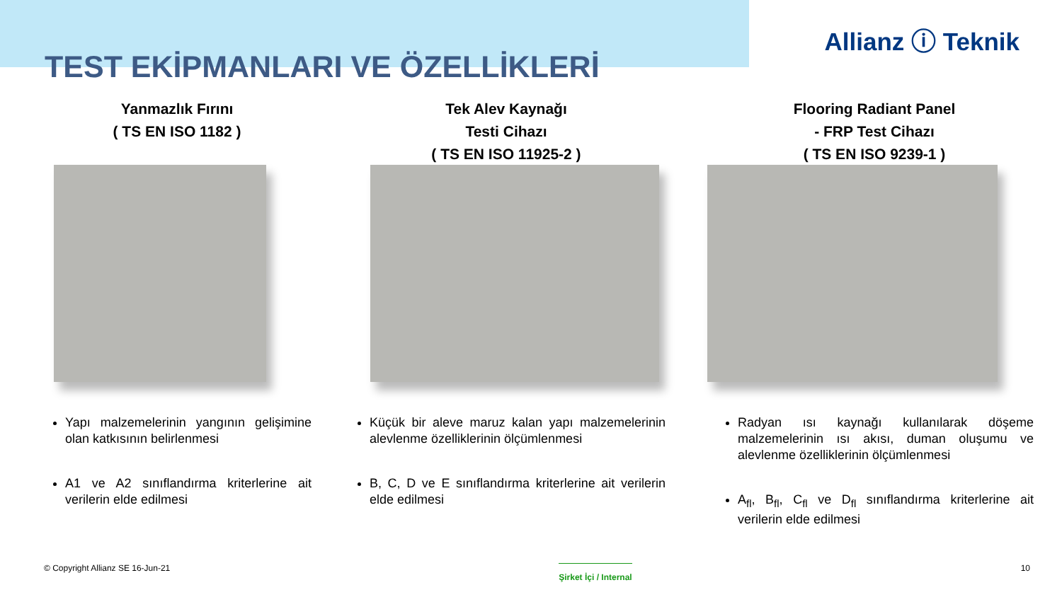TEST EKİPMANLARI VE ÖZELLİKLERİ
Allianz ⓘ Teknik
Yanmazlık Fırını
( TS EN ISO 1182 )
Yapı malzemelerinin yangının gelişimine olan katkısının belirlenmesi
A1 ve A2 sınıflandırma kriterlerine ait verilerin elde edilmesi
Tek Alev Kaynağı
Testi Cihazı
( TS EN ISO 11925-2 )
Küçük bir aleve maruz kalan yapı malzemelerinin alevlenme özelliklerinin ölçümlenmesi
B, C, D ve E sınıflandırma kriterlerine ait verilerin elde edilmesi
Flooring Radiant Panel
- FRP Test Cihazı
( TS EN ISO 9239-1 )
Radyan ısı kaynağı kullanılarak döşeme malzemelerinin ısı akısı, duman oluşumu ve alevlenme özelliklerinin ölçümlenmesi
A<sub>fl</sub>, B<sub>fl</sub>, C<sub>fl</sub> ve D<sub>fl</sub> sınıflandırma kriterlerine ait verilerin elde edilmesi
© Copyright Allianz SE 16-Jun-21 Şirket İçi / Internal 10